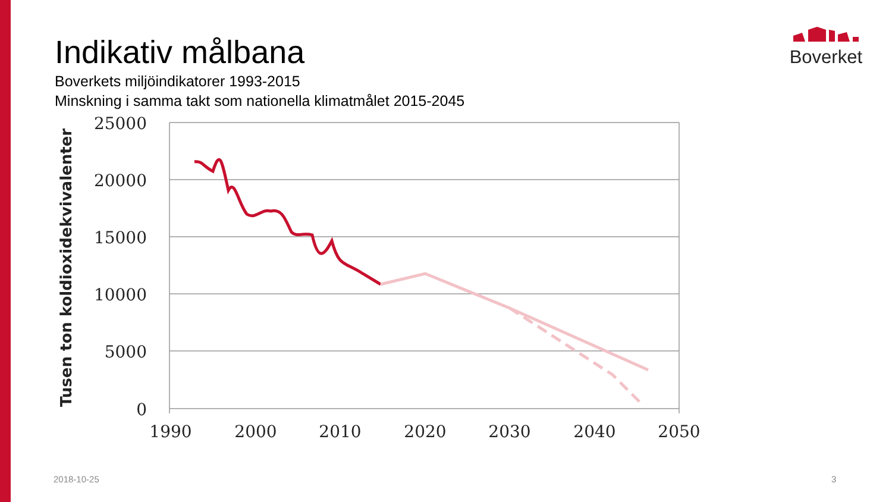Indikativ målbana
Boverkets miljöindikatorer 1993-2015
Minskning i samma takt som nationella klimatmålet 2015-2045
Boverket
25000
20000
15000
10000
5000
0
1990
2000
2010
2020
2030
2040
2050
Tusen ton koldioxidekvivalenter
2018-10-25 3